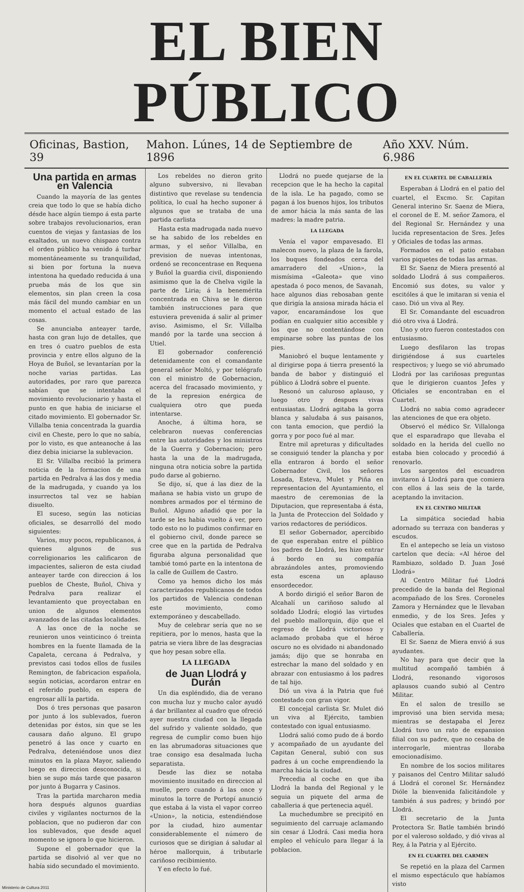EL BIEN PÚBLICO
Oficinas, Bastion, 39 Mahon. Lúnes, 14 de Septiembre de 1896 Año XXV. Núm. 6.986
Una partida en armas en Valencia
Cuando la mayoría de las gentes creia que todo lo que se había dicho désde hace algún tiempo á esta parte sobre trabajos revolucionarios, eran cuentos de viejas y fantasias de los exaltados, un nuevo chispazo contra el orden público ha venido á turbar momentáneamente su tranquilidad, si bien por fortuna la nueva intentona ha quedado reducida á una prueba más de los que sin elementos, sin plan creen la cosa más fácil del mundo cambiar en un momento el actual estado de las cosas.
Se anunciaba anteayer tarde, hasta con gran lujo de detalles, que en tres ó cuatro pueblos de esta provincia y entre ellos alguno de la Hoya de Buñol, se levantarían por la noche varias partidas. Las autoridades, por raro que parezca sabían que se intentaba el movimiento revolucionario y hasta el punto en que habia de iniciarse el citado movimiento. El gobernador Sr. Villalba tenia concentrada la guardia civil en Cheste, pero lo que no sabía, por lo visto, es que anteanoche á las diez debia iniciarse la sublevacion.
El Sr. Villalba recibió la primera noticia de la formacion de una partida en Pedralva á las dos y media de la madrugada, y cuando ya los insurrectos tal vez se habían disuelto.
El suceso, según las noticias oficiales, se desarrolló del modo siguientes:
Varios, muy pocos, republicanos, á quienes algunos de sus correligionarios les calificaron de impacientes, salieron de esta ciudad anteayer tarde con direccion á los pueblos de Cheste, Buñol, Chiva y Pedralva para realizar el levantamiento que proyectaban en union de algunos elementos avanzados de las citadas localidades.
A las once de la noche se reunieron unos veinticinco ó treinta hombres en la fuente llamada de la Capaleta, cercana á Pedralva, y previstos casi todos ellos de fusiles Remington, de fabricacion española, según noticias, acordaron entrar en el referido pueblo, en espera de engrosar allí la partida.
Dos ó tres personas que pasaron por junto á los sublevados, fueron detenidas por éstos, sin que se les causara daño alguno. El grupo penetró á las once y cuarto en Pedralva, deteniéndose unos diez minutos en la plaza Mayor, saliendo luego en direccion desconocida, si bien se supo más tarde que pasaron por junto á Bugarra y Casinos.
Tras la partida marcharon media hora después algunos guardias civiles y vigilantes nocturnos de la poblacion, que no pudieron dar con los sublevados, que desde aquel momento se ignora lo que hicieron.
Supone el gobernador que la partida se disolvió al ver que no había sido secundado el movimiento.
Los rebeldes no dieron grito alguno subversivo, ni llevaban distintivo que revelase su tendencia política, lo cual ha hecho suponer á algunos que se trataba de una partida carlista
Hasta esta madrugada nada nuevo se ha sabido de los rebeldes en armas, y el señor Villalba, en prevision de nuevas intentonas, ordenó se reconcentrase en Requena y Buñol la guardia civil, disponiendo asimismo que la de Chelva vigile la parte de Liria; á la benemérita concentrada en Chiva se le dieron también instrucciones para que estuviera prevenida á salir al primer aviso. Asimismo, el Sr. Villalba mandó por la tarde una seccion á Utiel.
El gobernador conferenció detenidamente con el comandante general señor Moltó, y por telégrafo con el ministro de Gobernacion, acerca del fracasado movimiento, y de la represion enérgica de cualquiera otro que pueda intentarse.
Anoche, á última hora, se celebraron nuevas conferencias entre las autoridades y los ministros de la Guerra y Gobernacion; pero hasta la una de la madrugada, ninguna otra noticia sobre la partida pudo darse al gobierno.
Se dijo, sí, que á las diez de la mañana se habia visto un grupo de nombres armados por el término de Buñol. Alguno añadió que por la tarde se les habia vuelto á ver, pero todo esto no lo pudimos confirmar en el gobierno civil, donde parece se cree que en la partida de Pedralva figuraba alguna personalidad que tambié tomó parte en la intentona de la calle de Guillem de Castro.
Como ya hemos dicho los más caracterizados republicanos de todos los partidos de Valencia condenan este movimiento, como extemporáneo y descabellado.
Muy de celebrar sería que no se repitiera, por lo menos, hasta que la patria se viera libre de las desgracias que hoy pesan sobre ella.
LA LLEGADA
de Juan Llodrá y Durán
Un dia espléndido, dia de verano con mucha luz y mucho calor ayudó á dar brillantez al cuadro que ofreció ayer nuestra ciudad con la llegada del sufrido y valiente soldado, que regresa de cumplir como buen hijo en las abrumadoras situaciones que trae consigo esa desalmada lucha separatista.
Desde las diez se notaba movimiento inusitado en direccion al muelle, pero cuando á las once y minutos la torre de Portopí anunció que estaba á la vista el vapor correo «Union», la noticia, estendiéndose por la ciudad, hizo aumentar considerablemente el número de curiosos que se dirigian á saludar al héroe mallorquin, á tributarle cariñoso recibimiento.
Y en efecto lo fué.
Llodrá no puede quejarse de la recepcion que le ha hecho la capital de la isla. Le ha pagado, como se pagan á los buenos hijos, los tributos de amor hácia la más santa de las madres: la madre patria.
LA LLEGADA
Venía el vapor empavesado. El malecon nuevo, la plaza de la farola, los buques fondeados cerca del amarradero del «Union», la mismísima «Galeota» que vino apestada ó poco menos, de Savanah, hace algunos dias rebosaban gente que dirigía la ansiosa mirada hácia el vapor, encaramándose los que podían en cualquier sitio accesible y los que no contentándose con empinarse sobre las puntas de los pies.
Maniobró el buque lentamente y al dirigirse popa á tierra presentó la banda de babor y distinguió el público á Llodrá sobre el puente.
Resonó un caluroso aplauso, y luego otro y despues vivas entusiastas. Llodrá agitaba la gorra blanca y saludaba á sus paisanos, con tanta emocion, que perdió la gorra y por poco fué al mar.
Entre mil apreturas y dificultades se consiguió tender la plancha y por ella entraron á bordo el señor Gobernador Civil, los señores Losada, Esteva, Mulet y Piña en representacion del Ayuntamiento, el maestro de ceremonias de la Diputacion, que representaba á ésta, la Junta de Proteccion del Soldado y varios redactores de periódicos.
El señor Gobernador, apercibido de que esperaban entre el público los padres de Llodrá, les hizo entrar á bordo en su compañía abrazándoles antes, promoviendo esta escena un aplauso ensordecedor.
A bordo dirigió el señor Baron de Alcahalí un cariñoso saludo al soldado Llodrá; elogió las virtudes del pueblo mallorquin, dijo que el regreso de Llodrá victorioso y aclamado probaba que el héroe oscuro no es olvidado ni abandonado jamás; dijo que se honraba en estrechar la mano del soldado y en abrazar con entusiasmo á los padres de tal hijo.
Dió un viva á la Patria que fué contestado con gran vigor.
El concejal carlista Sr. Mulet dió un viva al Ejército, tambien contestado con igual entusiasmo.
Llodrá salió como pudo de á bordo y acompañado de un ayudante del Capitan General, subió con sus padres á un coche emprendiendo la marcha hácia la ciudad.
Precedia al coche en que iba Llodrá la banda del Regional y le seguia un piquete del arma de caballeria á que pertenecia aquél.
La muchedumbre se precipitó en seguimiento del carruaje aclamando sin cesar á Llodrá. Casi media hora empleo el vehículo para llegar á la poblacion.
EN EL CUARTEL DE CABALLERÍA
Esperaban á Llodrá en el patio del cuartel, el Excmo. Sr. Capitan General interino Sr. Saenz de Miera, el coronel de E. M. señor Zamora, el del Regional Sr. Hernández y una lucida representacion de Sres. Jefes y Oficiales de todas las armas.
Formados en el patio estaban varios piquetes de todas las armas.
El Sr. Saenz de Miera presentó al soldado Llodrá á sus compañeros. Encomió sus dotes, su valor y escitóles á que le imitaran si venia el caso. Dió un viva al Rey.
El Sr. Comandante del escuadron dió otro viva á Llodrá.
Uno y otro fueron contestados con entusiasmo.
Luego desfilaron las tropas dirigiéndose á sus cuarteles respectivos; y luego se vió abrumado Llodrá por las cariñosas preguntas que le dirigieron cuantos Jefes y Oficiales se encontraban en el Cuartel.
Llodrá no sabia como agradecer las atenciones de que era objeto.
Observó el médico Sr. Villalonga que el esparadrapo que llevaba el soldado en la herida del cuello no estaba bien colocado y procedió á renovarlo.
Los sargentos del escuadron invitaron á Llodrá para que comiera con ellos á las seis de la tarde, aceptando la invitacion.
EN EL CENTRO MILITAR
La simpática sociedad habia adornado su terraza con banderas y escudos.
En el antepecho se leía un vistoso cartelon que decía: «Al héroe del Rambiazo, soldado D. Juan José Llodrá»
Al Centro Militar fué Llodrá precedido de la banda del Regional acompañado de los Sres. Coroneles Zamora y Hernández que le llevaban enmedio, y de los Sres. Jefes y Ociales que estaban en el Cuartel de Caballería.
El Sr. Saenz de Miera envió á sus ayudantes.
No hay para que decir que la multitud acompañó también á Llodrá, resonando vigorosos aplausos cuando subió al Centro Militar.
En el salon de tresillo se improvisó una bien servida mesa; mientras se destapaba el Jerez Llodrá tuvo un rato de expansion filial con su padre, que no cesaba de interrogarle, mientras lloraba emocionadísimo.
En nombre de los socios militares y paisanos del Centro Militar saludó á Llodrá el coronel Sr. Hernández Dióle la bienvenida falicitándole y también á sus padres; y brindó por Llodrá.
El secretario de la Junta Protectora Sr. Batle también brindó por el valeroso soldado, y dió vivas al Rey, á la Patria y al Ejército.
EN EL CUARTEL DEL CARMEN
Se repetió en la plaza del Carmen el mismo espectáculo que habíamos visto
Ministerio de Cultura 2011